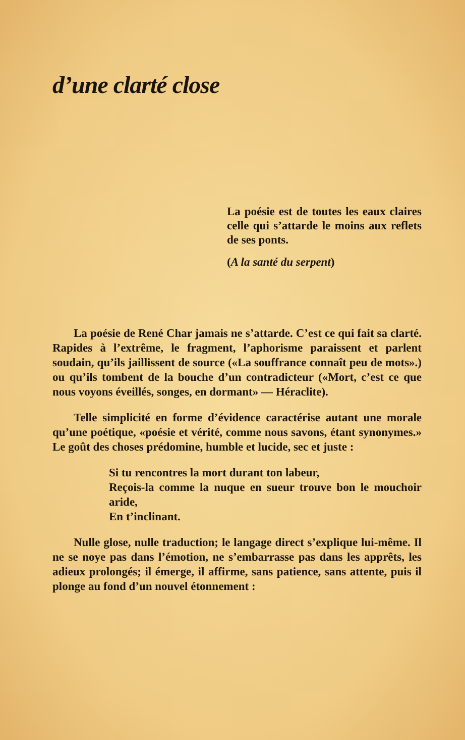d’une clarté close
La poésie est de toutes les eaux claires celle qui s’attarde le moins aux reflets de ses ponts.
(A la santé du serpent)
La poésie de René Char jamais ne s’attarde. C’est ce qui fait sa clarté. Rapides à l’extrême, le fragment, l’aphorisme paraissent et parlent soudain, qu’ils jaillissent de source («La souffrance connaît peu de mots».) ou qu’ils tombent de la bouche d’un contradicteur («Mort, c’est ce que nous voyons éveillés, songes, en dormant» — Héraclite).
Telle simplicité en forme d’évidence caractérise autant une morale qu’une poétique, «poésie et vérité, comme nous savons, étant synonymes.» Le goût des choses prédomine, humble et lucide, sec et juste :
Si tu rencontres la mort durant ton labeur,
Reçois-la comme la nuque en sueur trouve bon le mouchoir aride,
En t’inclinant.
Nulle glose, nulle traduction; le langage direct s’explique lui-même. Il ne se noye pas dans l’émotion, ne s’embarrasse pas dans les apprêts, les adieux prolongés; il émerge, il affirme, sans patience, sans attente, puis il plonge au fond d’un nouvel étonnement :